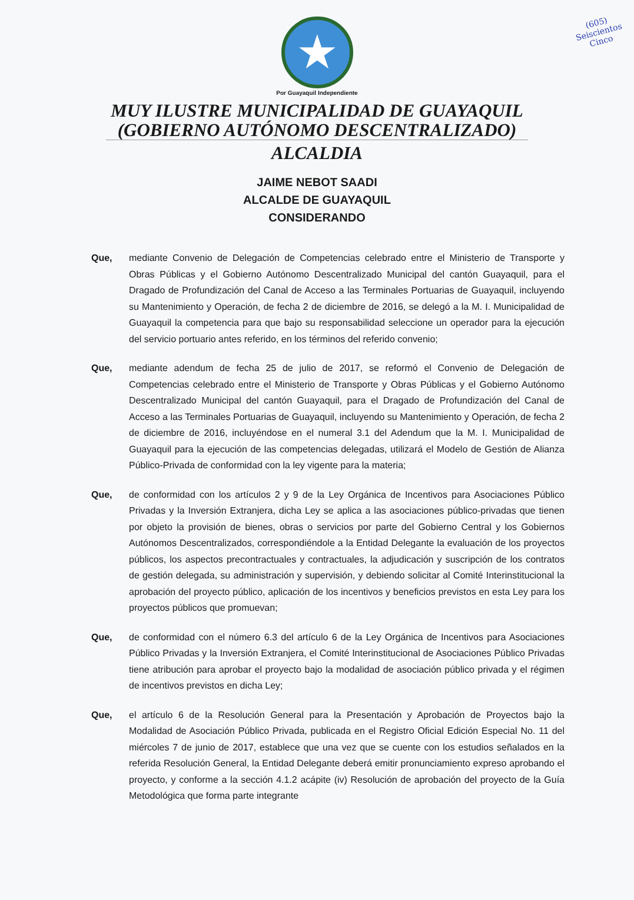(605)
Seiscientos
Cinco
★
Por Guayaquil Independiente
MUY ILUSTRE MUNICIPALIDAD DE GUAYAQUIL
(GOBIERNO AUTÓNOMO DESCENTRALIZADO)
ALCALDIA
JAIME NEBOT SAADI
ALCALDE DE GUAYAQUIL
CONSIDERANDO
Que, mediante Convenio de Delegación de Competencias celebrado entre el Ministerio de Transporte y Obras Públicas y el Gobierno Autónomo Descentralizado Municipal del cantón Guayaquil, para el Dragado de Profundización del Canal de Acceso a las Terminales Portuarias de Guayaquil, incluyendo su Mantenimiento y Operación, de fecha 2 de diciembre de 2016, se delegó a la M. I. Municipalidad de Guayaquil la competencia para que bajo su responsabilidad seleccione un operador para la ejecución del servicio portuario antes referido, en los términos del referido convenio;
Que, mediante adendum de fecha 25 de julio de 2017, se reformó el Convenio de Delegación de Competencias celebrado entre el Ministerio de Transporte y Obras Públicas y el Gobierno Autónomo Descentralizado Municipal del cantón Guayaquil, para el Dragado de Profundización del Canal de Acceso a las Terminales Portuarias de Guayaquil, incluyendo su Mantenimiento y Operación, de fecha 2 de diciembre de 2016, incluyéndose en el numeral 3.1 del Adendum que la M. I. Municipalidad de Guayaquil para la ejecución de las competencias delegadas, utilizará el Modelo de Gestión de Alianza Público-Privada de conformidad con la ley vigente para la materia;
Que, de conformidad con los artículos 2 y 9 de la Ley Orgánica de Incentivos para Asociaciones Público Privadas y la Inversión Extranjera, dicha Ley se aplica a las asociaciones público-privadas que tienen por objeto la provisión de bienes, obras o servicios por parte del Gobierno Central y los Gobiernos Autónomos Descentralizados, correspondiéndole a la Entidad Delegante la evaluación de los proyectos públicos, los aspectos precontractuales y contractuales, la adjudicación y suscripción de los contratos de gestión delegada, su administración y supervisión, y debiendo solicitar al Comité Interinstitucional la aprobación del proyecto público, aplicación de los incentivos y beneficios previstos en esta Ley para los proyectos públicos que promuevan;
Que, de conformidad con el número 6.3 del artículo 6 de la Ley Orgánica de Incentivos para Asociaciones Público Privadas y la Inversión Extranjera, el Comité Interinstitucional de Asociaciones Público Privadas tiene atribución para aprobar el proyecto bajo la modalidad de asociación público privada y el régimen de incentivos previstos en dicha Ley;
Que, el artículo 6 de la Resolución General para la Presentación y Aprobación de Proyectos bajo la Modalidad de Asociación Público Privada, publicada en el Registro Oficial Edición Especial No. 11 del miércoles 7 de junio de 2017, establece que una vez que se cuente con los estudios señalados en la referida Resolución General, la Entidad Delegante deberá emitir pronunciamiento expreso aprobando el proyecto, y conforme a la sección 4.1.2 acápite (iv) Resolución de aprobación del proyecto de la Guía Metodológica que forma parte integrante